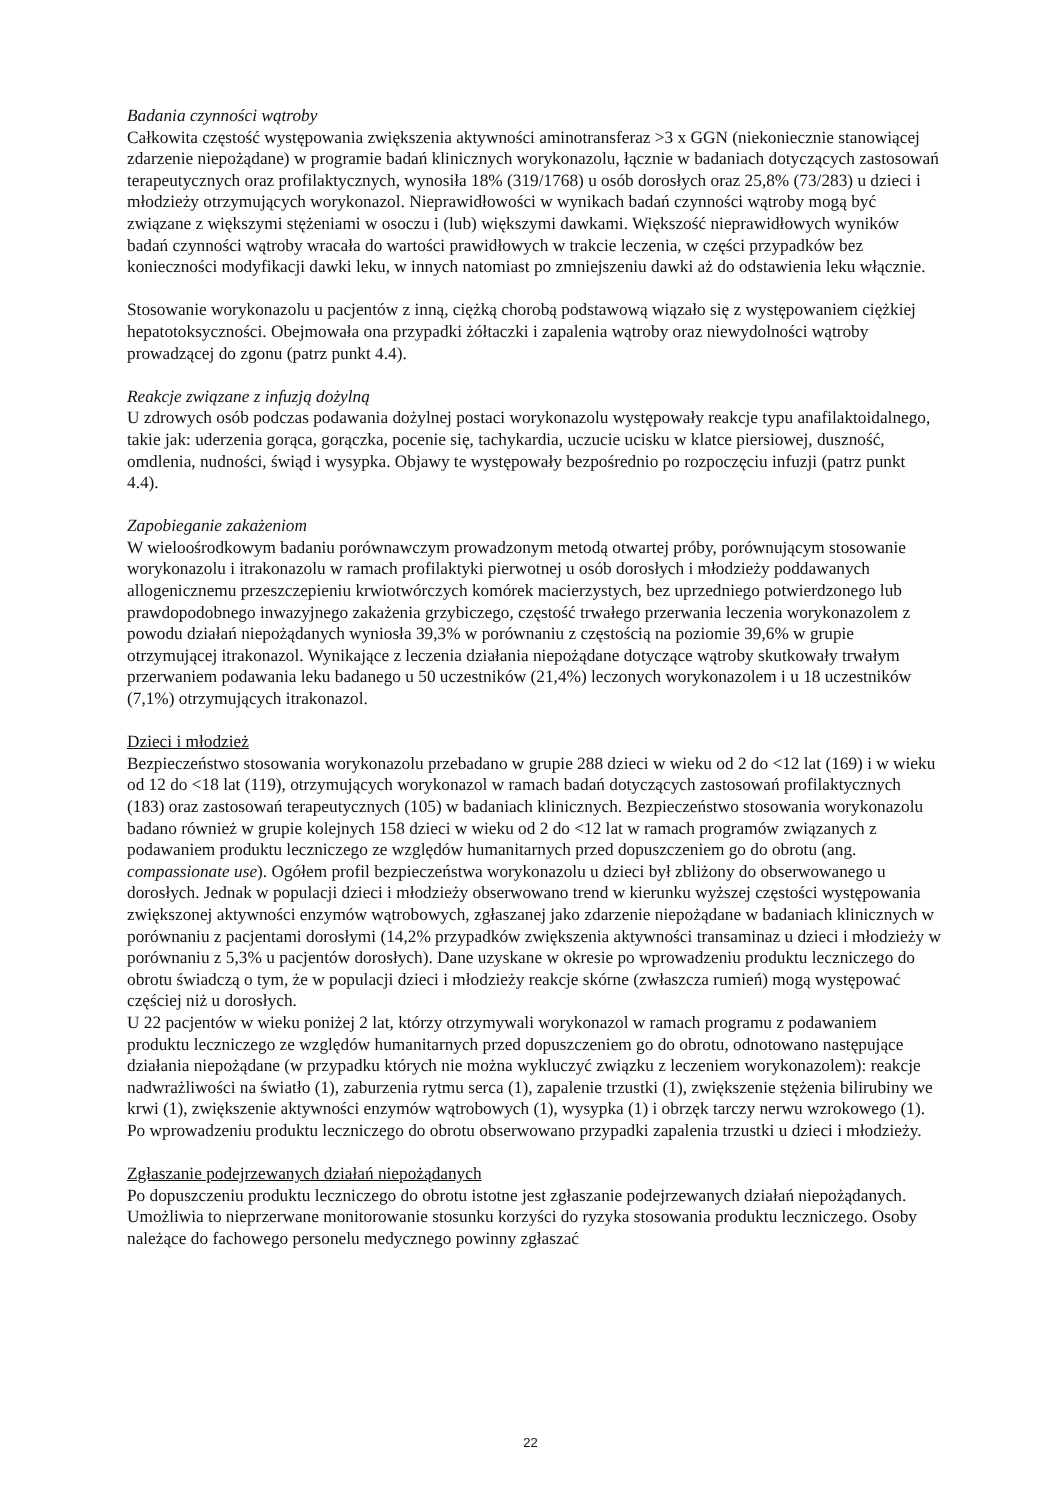Badania czynności wątroby
Całkowita częstość występowania zwiększenia aktywności aminotransferaz >3 x GGN (niekoniecznie stanowiącej zdarzenie niepożądane) w programie badań klinicznych worykonazolu, łącznie w badaniach dotyczących zastosowań terapeutycznych oraz profilaktycznych, wynosiła 18% (319/1768) u osób dorosłych oraz 25,8% (73/283) u dzieci i młodzieży otrzymujących worykonazol. Nieprawidłowości w wynikach badań czynności wątroby mogą być związane z większymi stężeniami w osoczu i (lub) większymi dawkami. Większość nieprawidłowych wyników badań czynności wątroby wracała do wartości prawidłowych w trakcie leczenia, w części przypadków bez konieczności modyfikacji dawki leku, w innych natomiast po zmniejszeniu dawki aż do odstawienia leku włącznie.
Stosowanie worykonazolu u pacjentów z inną, ciężką chorobą podstawową wiązało się z występowaniem ciężkiej hepatotoksyczności. Obejmowała ona przypadki żółtaczki i zapalenia wątroby oraz niewydolności wątroby prowadzącej do zgonu (patrz punkt 4.4).
Reakcje związane z infuzją dożylną
U zdrowych osób podczas podawania dożylnej postaci worykonazolu występowały reakcje typu anafilaktoidalnego, takie jak: uderzenia gorąca, gorączka, pocenie się, tachykardia, uczucie ucisku w klatce piersiowej, duszność, omdlenia, nudności, świąd i wysypka. Objawy te występowały bezpośrednio po rozpoczęciu infuzji (patrz punkt 4.4).
Zapobieganie zakażeniom
W wieloośrodkowym badaniu porównawczym prowadzonym metodą otwartej próby, porównującym stosowanie worykonazolu i itrakonazolu w ramach profilaktyki pierwotnej u osób dorosłych i młodzieży poddawanych allogenicznemu przeszczepieniu krwiotwórczych komórek macierzystych, bez uprzedniego potwierdzonego lub prawdopodobnego inwazyjnego zakażenia grzybiczego, częstość trwałego przerwania leczenia worykonazolem z powodu działań niepożądanych wyniosła 39,3% w porównaniu z częstością na poziomie 39,6% w grupie otrzymującej itrakonazol. Wynikające z leczenia działania niepożądane dotyczące wątroby skutkowały trwałym przerwaniem podawania leku badanego u 50 uczestników (21,4%) leczonych worykonazolem i u 18 uczestników (7,1%) otrzymujących itrakonazol.
Dzieci i młodzież
Bezpieczeństwo stosowania worykonazolu przebadano w grupie 288 dzieci w wieku od 2 do <12 lat (169) i w wieku od 12 do <18 lat (119), otrzymujących worykonazol w ramach badań dotyczących zastosowań profilaktycznych (183) oraz zastosowań terapeutycznych (105) w badaniach klinicznych. Bezpieczeństwo stosowania worykonazolu badano również w grupie kolejnych 158 dzieci w wieku od 2 do <12 lat w ramach programów związanych z podawaniem produktu leczniczego ze względów humanitarnych przed dopuszczeniem go do obrotu (ang. compassionate use). Ogółem profil bezpieczeństwa worykonazolu u dzieci był zbliżony do obserwowanego u dorosłych. Jednak w populacji dzieci i młodzieży obserwowano trend w kierunku wyższej częstości występowania zwiększonej aktywności enzymów wątrobowych, zgłaszanej jako zdarzenie niepożądane w badaniach klinicznych w porównaniu z pacjentami dorosłymi (14,2% przypadków zwiększenia aktywności transaminaz u dzieci i młodzieży w porównaniu z 5,3% u pacjentów dorosłych). Dane uzyskane w okresie po wprowadzeniu produktu leczniczego do obrotu świadczą o tym, że w populacji dzieci i młodzieży reakcje skórne (zwłaszcza rumień) mogą występować częściej niż u dorosłych.
U 22 pacjentów w wieku poniżej 2 lat, którzy otrzymywali worykonazol w ramach programu z podawaniem produktu leczniczego ze względów humanitarnych przed dopuszczeniem go do obrotu, odnotowano następujące działania niepożądane (w przypadku których nie można wykluczyć związku z leczeniem worykonazolem): reakcje nadwrażliwości na światło (1), zaburzenia rytmu serca (1), zapalenie trzustki (1), zwiększenie stężenia bilirubiny we krwi (1), zwiększenie aktywności enzymów wątrobowych (1), wysypka (1) i obrzęk tarczy nerwu wzrokowego (1). Po wprowadzeniu produktu leczniczego do obrotu obserwowano przypadki zapalenia trzustki u dzieci i młodzieży.
Zgłaszanie podejrzewanych działań niepożądanych
Po dopuszczeniu produktu leczniczego do obrotu istotne jest zgłaszanie podejrzewanych działań niepożądanych. Umożliwia to nieprzerwane monitorowanie stosunku korzyści do ryzyka stosowania produktu leczniczego. Osoby należące do fachowego personelu medycznego powinny zgłaszać
22